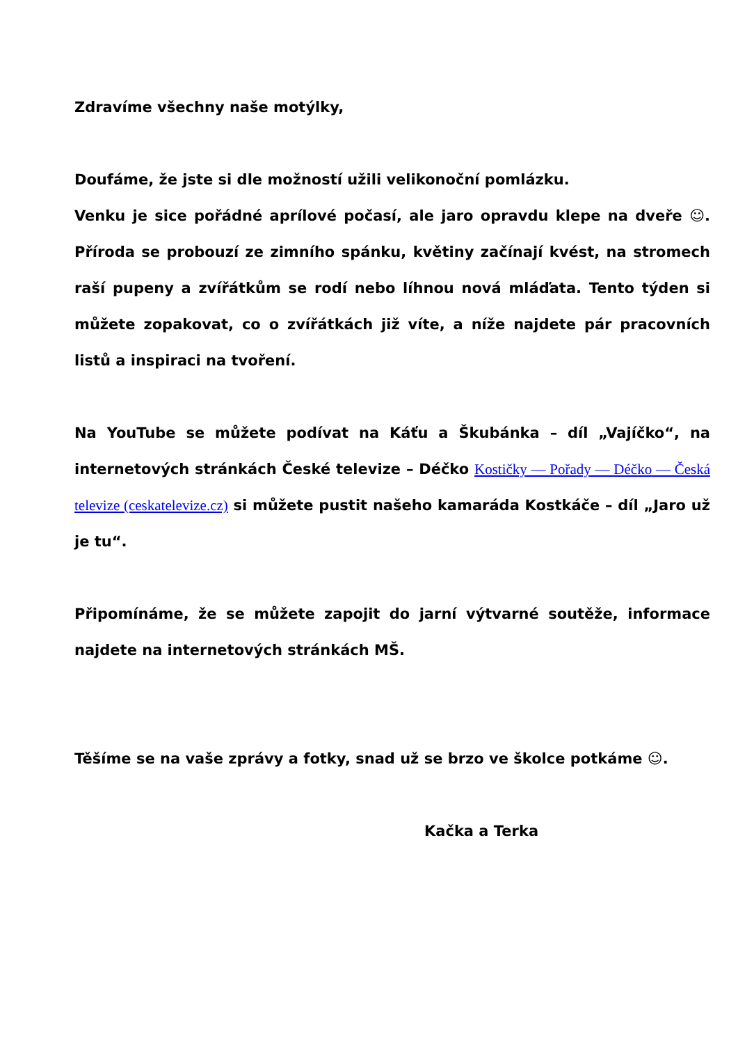Zdravíme všechny naše motýlky,
Doufáme, že jste si dle možností užili velikonoční pomlázku.
Venku je sice pořádné aprílové počasí, ale jaro opravdu klepe na dveře ☺. Příroda se probouzí ze zimního spánku, květiny začínají kvést, na stromech raší pupeny a zvířátkům se rodí nebo líhnou nová mláďata. Tento týden si můžete zopakovat, co o zvířátkách již víte, a níže najdete pár pracovních listů a inspiraci na tvoření.
Na YouTube se můžete podívat na Káťu a Škubánka – díl „Vajíčko“, na internetových stránkách České televize – Déčko Kostičky — Pořady — Déčko — Česká televize (ceskatelevize.cz) si můžete pustit našeho kamaráda Kostkáče – díl „Jaro už je tu“.
Připomínáme, že se můžete zapojit do jarní výtvarné soutěže, informace najdete na internetových stránkách MŠ.
Těšíme se na vaše zprávy a fotky, snad už se brzo ve školce potkáme ☺.
Kačka a Terka